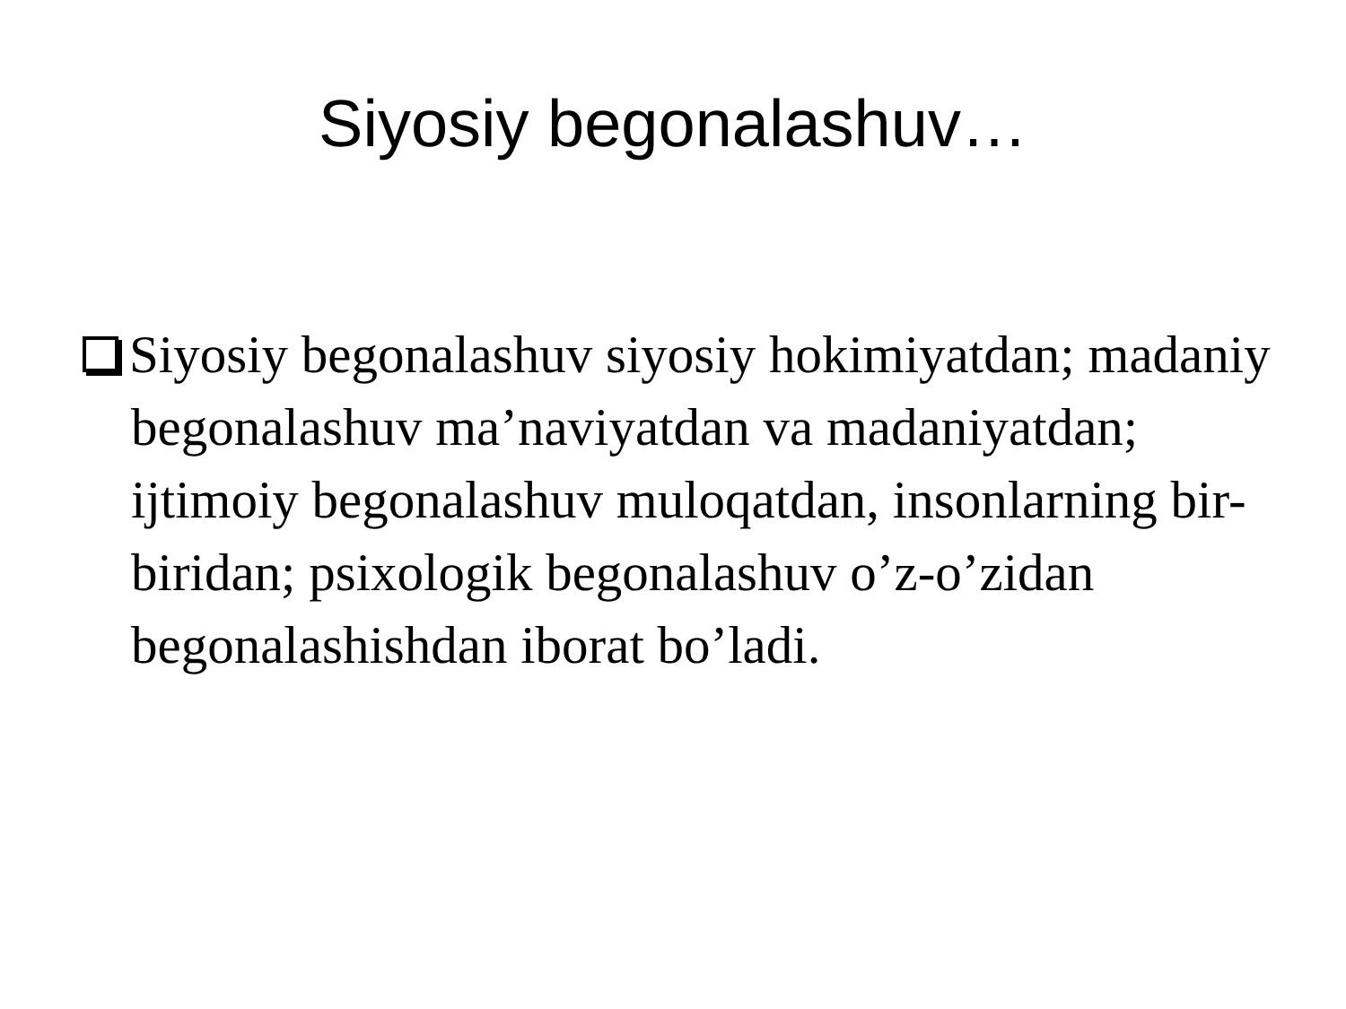Siyosiy begonalashuv…
Siyosiy begonalashuv siyosiy hokimiyatdan; madaniy begonalashuv ma’naviyatdan va madaniyatdan; ijtimoiy begonalashuv muloqatdan, insonlarning bir-biridan; psixologik begonalashuv o’z-o’zidan begonalashishdan iborat bo’ladi.